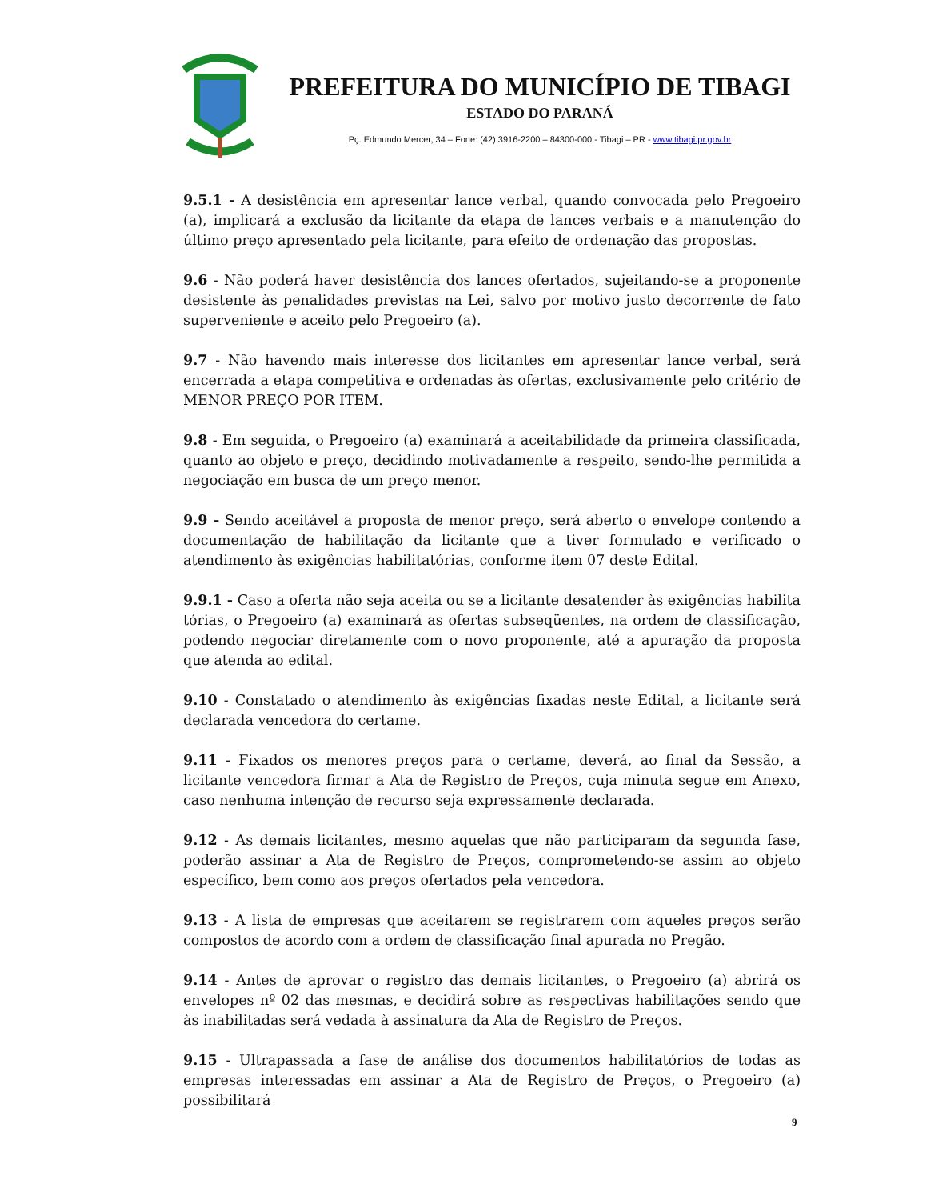PREFEITURA DO MUNICÍPIO DE TIBAGI
ESTADO DO PARANÁ
Pç. Edmundo Mercer, 34 – Fone: (42) 3916-2200 – 84300-000 - Tibagi – PR - www.tibagi.pr.gov.br
9.5.1 - A desistência em apresentar lance verbal, quando convocada pelo Pregoeiro (a), implicará a exclusão da licitante da etapa de lances verbais e a manutenção do último preço apresentado pela licitante, para efeito de ordenação das propostas.
9.6 - Não poderá haver desistência dos lances ofertados, sujeitando-se a proponente desistente às penalidades previstas na Lei, salvo por motivo justo decorrente de fato superveniente e aceito pelo Pregoeiro (a).
9.7 - Não havendo mais interesse dos licitantes em apresentar lance verbal, será encerrada a etapa competitiva e ordenadas às ofertas, exclusivamente pelo critério de MENOR PREÇO POR ITEM.
9.8 - Em seguida, o Pregoeiro (a) examinará a aceitabilidade da primeira classificada, quanto ao objeto e preço, decidindo motivadamente a respeito, sendo-lhe permitida a negociação em busca de um preço menor.
9.9 - Sendo aceitável a proposta de menor preço, será aberto o envelope contendo a documentação de habilitação da licitante que a tiver formulado e verificado o atendimento às exigências habilitatórias, conforme item 07 deste Edital.
9.9.1 - Caso a oferta não seja aceita ou se a licitante desatender às exigências habilita tórias, o Pregoeiro (a) examinará as ofertas subseqüentes, na ordem de classificação, podendo negociar diretamente com o novo proponente, até a apuração da proposta que atenda ao edital.
9.10 - Constatado o atendimento às exigências fixadas neste Edital, a licitante será declarada vencedora do certame.
9.11 - Fixados os menores preços para o certame, deverá, ao final da Sessão, a licitante vencedora firmar a Ata de Registro de Preços, cuja minuta segue em Anexo, caso nenhuma intenção de recurso seja expressamente declarada.
9.12 - As demais licitantes, mesmo aquelas que não participaram da segunda fase, poderão assinar a Ata de Registro de Preços, comprometendo-se assim ao objeto específico, bem como aos preços ofertados pela vencedora.
9.13 - A lista de empresas que aceitarem se registrarem com aqueles preços serão compostos de acordo com a ordem de classificação final apurada no Pregão.
9.14 - Antes de aprovar o registro das demais licitantes, o Pregoeiro (a) abrirá os envelopes nº 02 das mesmas, e decidirá sobre as respectivas habilitações sendo que às inabilitadas será vedada à assinatura da Ata de Registro de Preços.
9.15 - Ultrapassada a fase de análise dos documentos habilitatórios de todas as empresas interessadas em assinar a Ata de Registro de Preços, o Pregoeiro (a) possibilitará
9